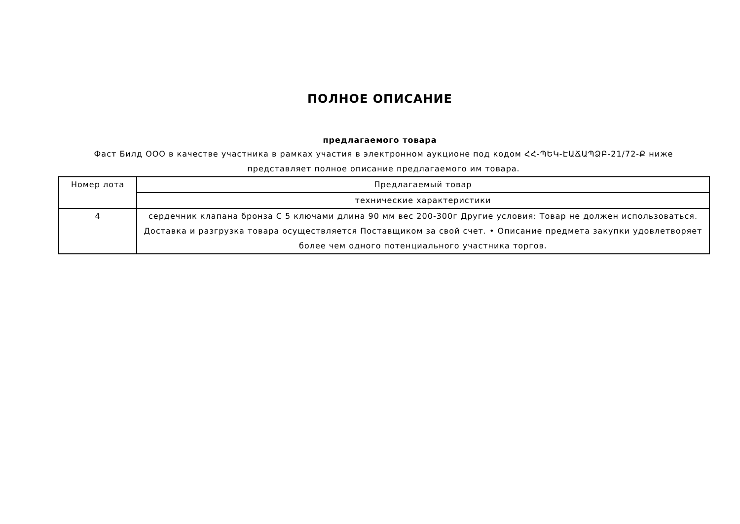ПОЛНОЕ ОПИСАНИЕ
предлагаемого товара
Фаст Билд ООО в качестве участника в рамках участия в электронном аукционе под кодом ՀՀ-ՊԵԿ-ԷԱՃԱՊՁԲ-21/72-Ք ниже представляет полное описание предлагаемого им товара.
| Номер лота | Предлагаемый товар |
| --- | --- |
| | технические характеристики |
| 4 | сердечник клапана бронза С 5 ключами длина 90 мм вес 200-300г Другие условия: Товар не должен использоваться. Доставка и разгрузка товара осуществляется Поставщиком за свой счет. • Описание предмета закупки удовлетворяет более чем одного потенциального участника торгов. |